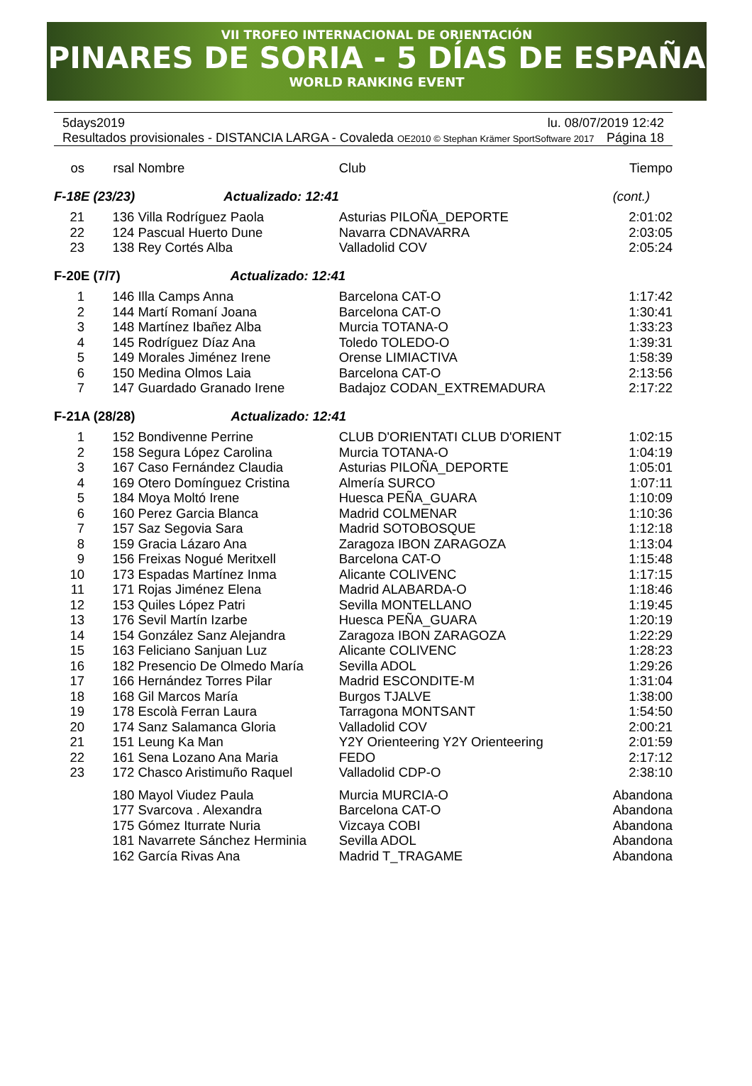VII TROFEO INTERNACIONAL DE ORIENTACIÓN
PINARES DE SORIA - 5 DÍAS DE ESPAÑA
WORLD RANKING EVENT
5days2019 lu. 08/07/2019 12:42
Resultados provisionales - DISTANCIA LARGA - Covaleda OE2010 © Stephan Krämer SportSoftware 2017 Página 18
| os | rsal | Nombre | Club | Tiempo |
| --- | --- | --- | --- | --- |
| F-18E (23/23) Actualizado: 12:41 | | | | (cont.) |
| 21 | 136 | Villa Rodríguez Paola | Asturias PILOÑA_DEPORTE | 2:01:02 |
| 22 | 124 | Pascual Huerto Dune | Navarra CDNAVARRA | 2:03:05 |
| 23 | 138 | Rey Cortés Alba | Valladolid COV | 2:05:24 |
| F-20E (7/7) Actualizado: 12:41 | | | | |
| 1 | 146 | Illa Camps Anna | Barcelona CAT-O | 1:17:42 |
| 2 | 144 | Martí Romaní Joana | Barcelona CAT-O | 1:30:41 |
| 3 | 148 | Martínez Ibañez Alba | Murcia TOTANA-O | 1:33:23 |
| 4 | 145 | Rodríguez Díaz Ana | Toledo TOLEDO-O | 1:39:31 |
| 5 | 149 | Morales Jiménez Irene | Orense LIMIACTIVA | 1:58:39 |
| 6 | 150 | Medina Olmos Laia | Barcelona CAT-O | 2:13:56 |
| 7 | 147 | Guardado Granado Irene | Badajoz CODAN_EXTREMADURA | 2:17:22 |
| F-21A (28/28) Actualizado: 12:41 | | | | |
| 1 | 152 | Bondivenne Perrine | CLUB D'ORIENTATI CLUB D'ORIENT | 1:02:15 |
| 2 | 158 | Segura López Carolina | Murcia TOTANA-O | 1:04:19 |
| 3 | 167 | Caso Fernández Claudia | Asturias PILOÑA_DEPORTE | 1:05:01 |
| 4 | 169 | Otero Domínguez Cristina | Almería SURCO | 1:07:11 |
| 5 | 184 | Moya Moltó Irene | Huesca PEÑA_GUARA | 1:10:09 |
| 6 | 160 | Perez Garcia Blanca | Madrid COLMENAR | 1:10:36 |
| 7 | 157 | Saz Segovia Sara | Madrid SOTOBOSQUE | 1:12:18 |
| 8 | 159 | Gracia Lázaro Ana | Zaragoza IBON ZARAGOZA | 1:13:04 |
| 9 | 156 | Freixas Nogué Meritxell | Barcelona CAT-O | 1:15:48 |
| 10 | 173 | Espadas Martínez Inma | Alicante COLIVENC | 1:17:15 |
| 11 | 171 | Rojas Jiménez Elena | Madrid ALABARDA-O | 1:18:46 |
| 12 | 153 | Quiles López Patri | Sevilla MONTELLANO | 1:19:45 |
| 13 | 176 | Sevil Martín Izarbe | Huesca PEÑA_GUARA | 1:20:19 |
| 14 | 154 | González Sanz Alejandra | Zaragoza IBON ZARAGOZA | 1:22:29 |
| 15 | 163 | Feliciano Sanjuan Luz | Alicante COLIVENC | 1:28:23 |
| 16 | 182 | Presencio De Olmedo María | Sevilla ADOL | 1:29:26 |
| 17 | 166 | Hernández Torres Pilar | Madrid ESCONDITE-M | 1:31:04 |
| 18 | 168 | Gil Marcos María | Burgos TJALVE | 1:38:00 |
| 19 | 178 | Escolà Ferran Laura | Tarragona MONTSANT | 1:54:50 |
| 20 | 174 | Sanz Salamanca Gloria | Valladolid COV | 2:00:21 |
| 21 | 151 | Leung Ka Man | Y2Y Orienteering Y2Y Orienteering | 2:01:59 |
| 22 | 161 | Sena Lozano Ana Maria | FEDO | 2:17:12 |
| 23 | 172 | Chasco Aristimuño Raquel | Valladolid CDP-O | 2:38:10 |
| | 180 | Mayol Viudez Paula | Murcia MURCIA-O | Abandona |
| | 177 | Svarcova . Alexandra | Barcelona CAT-O | Abandona |
| | 175 | Gómez Iturrate Nuria | Vizcaya COBI | Abandona |
| | 181 | Navarrete Sánchez Herminia | Sevilla ADOL | Abandona |
| | 162 | García Rivas Ana | Madrid T_TRAGAME | Abandona |